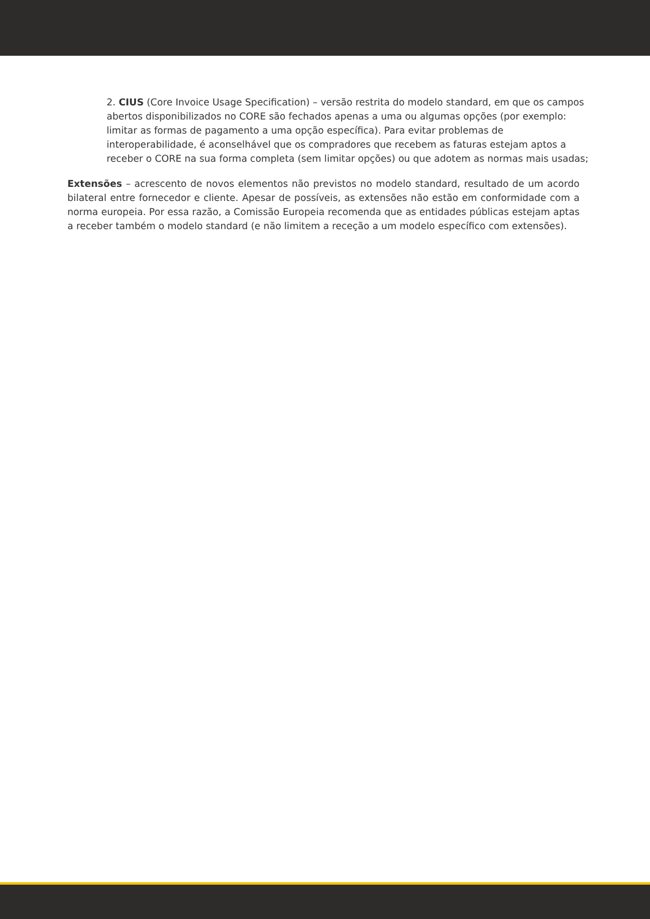2. CIUS (Core Invoice Usage Specification) – versão restrita do modelo standard, em que os campos abertos disponibilizados no CORE são fechados apenas a uma ou algumas opções (por exemplo: limitar as formas de pagamento a uma opção específica). Para evitar problemas de interoperabilidade, é aconselhável que os compradores que recebem as faturas estejam aptos a receber o CORE na sua forma completa (sem limitar opções) ou que adotem as normas mais usadas;
Extensões – acrescento de novos elementos não previstos no modelo standard, resultado de um acordo bilateral entre fornecedor e cliente. Apesar de possíveis, as extensões não estão em conformidade com a norma europeia. Por essa razão, a Comissão Europeia recomenda que as entidades públicas estejam aptas a receber também o modelo standard (e não limitem a receção a um modelo específico com extensões).